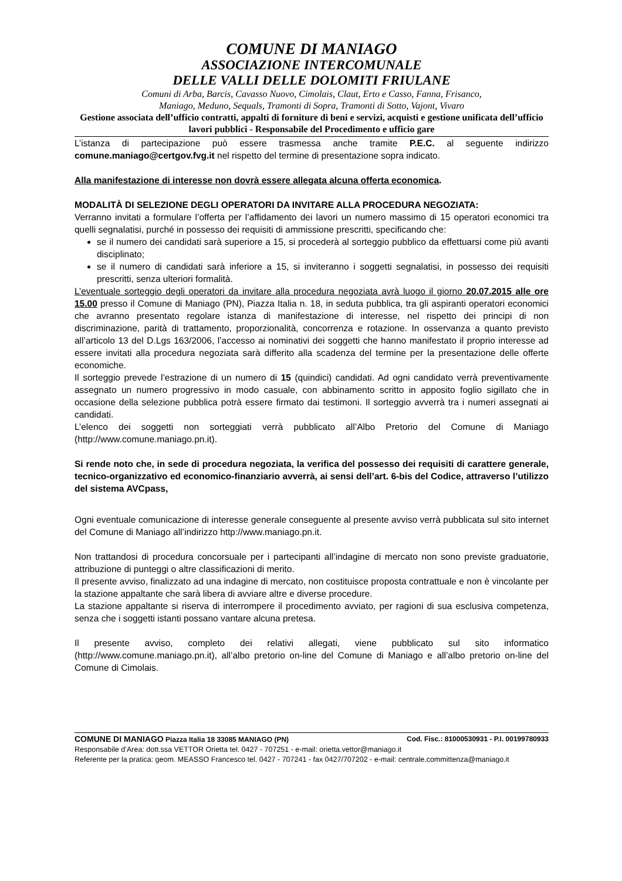COMUNE DI MANIAGO
ASSOCIAZIONE INTERCOMUNALE
DELLE VALLI DELLE DOLOMITI FRIULANE
Comuni di Arba, Barcis, Cavasso Nuovo, Cimolais, Claut, Erto e Casso, Fanna, Frisanco,
Maniago, Meduno, Sequals, Tramonti di Sopra, Tramonti di Sotto, Vajont, Vivaro
Gestione associata dell’ufficio contratti, appalti di forniture di beni e servizi, acquisti e gestione unificata dell’ufficio lavori pubblici - Responsabile del Procedimento e ufficio gare
L’istanza di partecipazione può essere trasmessa anche tramite P.E.C. al seguente indirizzo comune.maniago@certgov.fvg.it nel rispetto del termine di presentazione sopra indicato.
Alla manifestazione di interesse non dovrà essere allegata alcuna offerta economica.
MODALITÀ DI SELEZIONE DEGLI OPERATORI DA INVITARE ALLA PROCEDURA NEGOZIATA:
Verranno invitati a formulare l’offerta per l’affidamento dei lavori un numero massimo di 15 operatori economici tra quelli segnalatisi, purché in possesso dei requisiti di ammissione prescritti, specificando che:
se il numero dei candidati sarà superiore a 15, si procederà al sorteggio pubblico da effettuarsi come più avanti disciplinato;
se il numero di candidati sarà inferiore a 15, si inviteranno i soggetti segnalatisi, in possesso dei requisiti prescritti, senza ulteriori formalità.
L’eventuale sorteggio degli operatori da invitare alla procedura negoziata avrà luogo il giorno 20.07.2015 alle ore 15.00 presso il Comune di Maniago (PN), Piazza Italia n. 18, in seduta pubblica, tra gli aspiranti operatori economici che avranno presentato regolare istanza di manifestazione di interesse, nel rispetto dei principi di non discriminazione, parità di trattamento, proporzionalità, concorrenza e rotazione. In osservanza a quanto previsto all’articolo 13 del D.Lgs 163/2006, l’accesso ai nominativi dei soggetti che hanno manifestato il proprio interesse ad essere invitati alla procedura negoziata sarà differito alla scadenza del termine per la presentazione delle offerte economiche.
Il sorteggio prevede l’estrazione di un numero di 15 (quindici) candidati. Ad ogni candidato verrà preventivamente assegnato un numero progressivo in modo casuale, con abbinamento scritto in apposito foglio sigillato che in occasione della selezione pubblica potrà essere firmato dai testimoni. Il sorteggio avverrà tra i numeri assegnati ai candidati.
L’elenco dei soggetti non sorteggiati verrà pubblicato all’Albo Pretorio del Comune di Maniago (http://www.comune.maniago.pn.it).
Si rende noto che, in sede di procedura negoziata, la verifica del possesso dei requisiti di carattere generale, tecnico-organizzativo ed economico-finanziario avverrà, ai sensi dell’art. 6-bis del Codice, attraverso l’utilizzo del sistema AVCpass,
Ogni eventuale comunicazione di interesse generale conseguente al presente avviso verrà pubblicata sul sito internet del Comune di Maniago all’indirizzo http://www.maniago.pn.it.
Non trattandosi di procedura concorsuale per i partecipanti all’indagine di mercato non sono previste graduatorie, attribuzione di punteggi o altre classificazioni di merito.
Il presente avviso, finalizzato ad una indagine di mercato, non costituisce proposta contrattuale e non è vincolante per la stazione appaltante che sarà libera di avviare altre e diverse procedure.
La stazione appaltante si riserva di interrompere il procedimento avviato, per ragioni di sua esclusiva competenza, senza che i soggetti istanti possano vantare alcuna pretesa.
Il presente avviso, completo dei relativi allegati, viene pubblicato sul sito informatico (http://www.comune.maniago.pn.it), all’albo pretorio on-line del Comune di Maniago e all’albo pretorio on-line del Comune di Cimolais.
COMUNE DI MANIAGO Piazza Italia 18 33085 MANIAGO (PN) Cod. Fisc.: 81000530931 - P.I. 00199780933
Responsabile d’Area: dott.ssa VETTOR Orietta tel. 0427 - 707251 - e-mail: orietta.vettor@maniago.it
Referente per la pratica: geom. MEASSO Francesco tel. 0427 - 707241 - fax 0427/707202 - e-mail: centrale.committenza@maniago.it